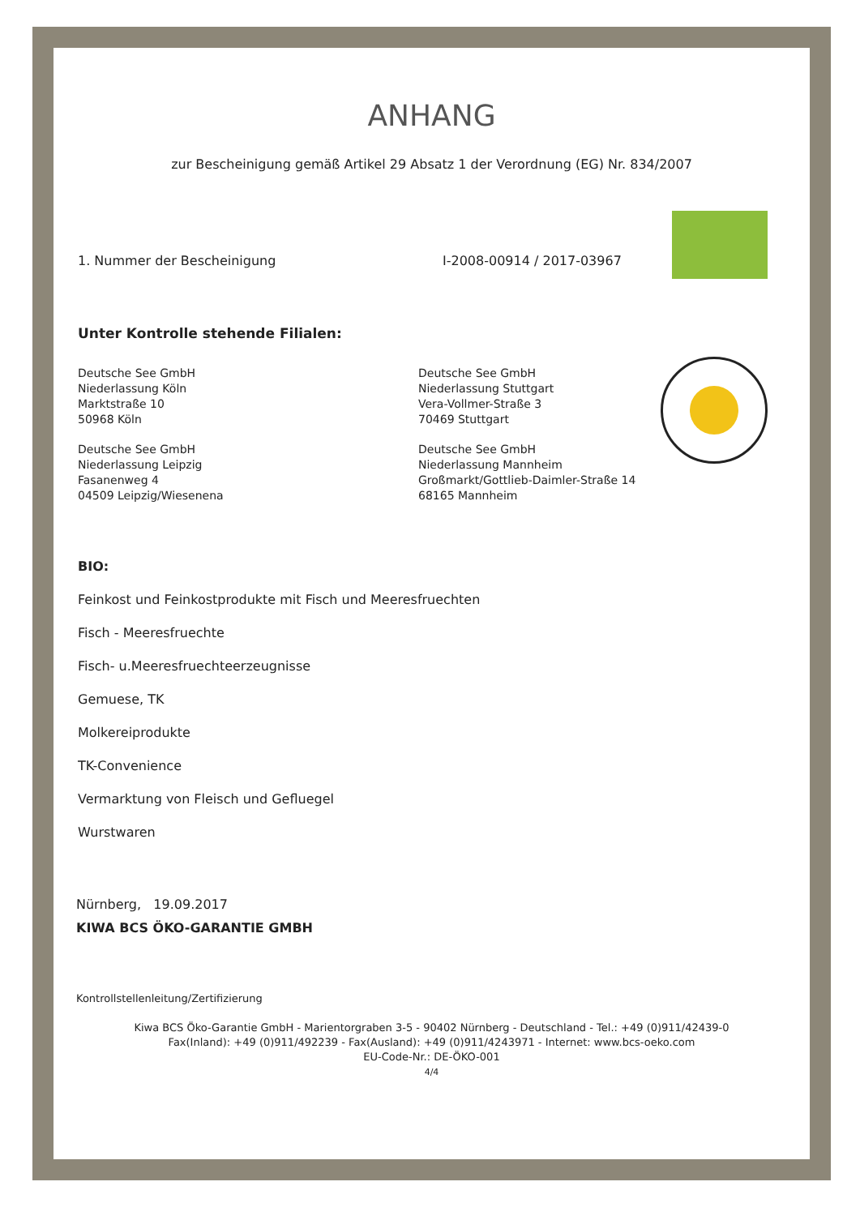ANHANG
zur Bescheinigung gemäß Artikel 29 Absatz 1 der Verordnung (EG) Nr. 834/2007
1. Nummer der Bescheinigung I-2008-00914 / 2017-03967
Unter Kontrolle stehende Filialen:
Deutsche See GmbH
Niederlassung Köln
Marktstraße 10
50968 Köln
Deutsche See GmbH
Niederlassung Leipzig
Fasanenweg 4
04509 Leipzig/Wiesenena
Deutsche See GmbH
Niederlassung Stuttgart
Vera-Vollmer-Straße 3
70469 Stuttgart
Deutsche See GmbH
Niederlassung Mannheim
Großmarkt/Gottlieb-Daimler-Straße 14
68165 Mannheim
BIO:
Feinkost und Feinkostprodukte mit Fisch und Meeresfruechten
Fisch - Meeresfruechte
Fisch- u.Meeresfruechteerzeugnisse
Gemuese, TK
Molkereiprodukte
TK-Convenience
Vermarktung von Fleisch und Gefluegel
Wurstwaren
Nürnberg, 19.09.2017
KIWA BCS ÖKO-GARANTIE GMBH
Kontrollstellenleitung/Zertifizierung
Kiwa BCS Öko-Garantie GmbH - Marientorgraben 3-5 - 90402 Nürnberg - Deutschland - Tel.: +49 (0)911/42439-0
Fax(Inland): +49 (0)911/492239 - Fax(Ausland): +49 (0)911/4243971 - Internet: www.bcs-oeko.com
EU-Code-Nr.: DE-ÖKO-001
4/4